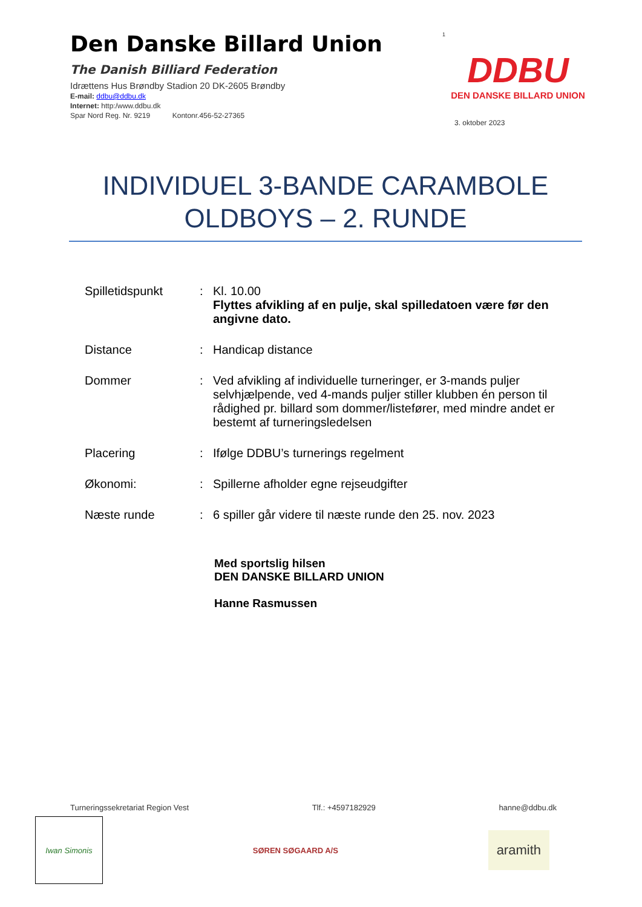Den Danske Billard Union
The Danish Billiard Federation
Idrættens Hus Brøndby Stadion 20 DK-2605 Brøndby
E-mail: ddbu@ddbu.dk
Internet: http:/www.ddbu.dk
Spar Nord Reg. Nr. 9219 Kontonr.456-52-27365
1
DDBU
DEN DANSKE BILLARD UNION
3. oktober 2023
INDIVIDUEL 3-BANDE CARAMBOLE
OLDBOYS – 2. RUNDE
| Spilletidspunkt | : | Kl. 10.00 Flyttes afvikling af en pulje, skal spilledatoen være før den angivne dato. |
| Distance | : | Handicap distance |
| Dommer | : | Ved afvikling af individuelle turneringer, er 3-mands puljer selvhjælpende, ved 4-mands puljer stiller klubben én person til rådighed pr. billard som dommer/listefører, med mindre andet er bestemt af turneringsledelsen |
| Placering | : | Ifølge DDBU’s turnerings regelment |
| Økonomi: | : | Spillerne afholder egne rejseudgifter |
| Næste runde | : | 6 spiller går videre til næste runde den 25. nov. 2023 |
Med sportslig hilsen
DEN DANSKE BILLARD UNION
Hanne Rasmussen
Turneringssekretariat Region Vest Tlf.: +4597182929 hanne@ddbu.dk
Iwan Simonis
SØREN SØGAARD A/S
aramith